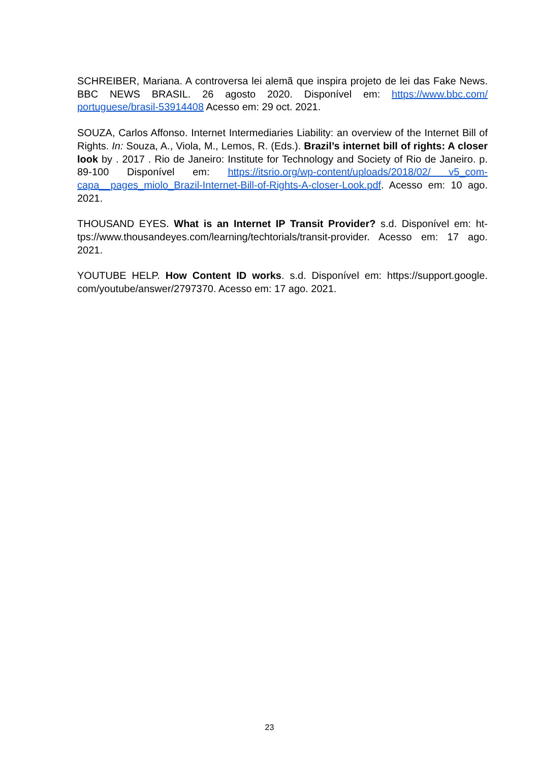SCHREIBER, Mariana. A controversa lei alemã que inspira projeto de lei das Fake News. BBC NEWS BRASIL. 26 agosto 2020. Disponível em: https://www.bbc.com/ portuguese/brasil-53914408 Acesso em: 29 oct. 2021.
SOUZA, Carlos Affonso. Internet Intermediaries Liability: an overview of the Internet Bill of Rights. In: Souza, A., Viola, M., Lemos, R. (Eds.). Brazil’s internet bill of rights: A closer look by . 2017 . Rio de Janeiro: Institute for Technology and Society of Rio de Janeiro. p. 89-100 Disponível em: https://itsrio.org/wp-content/uploads/2018/02/ v5_com-capa__pages_miolo_Brazil-Internet-Bill-of-Rights-A-closer-Look.pdf. Acesso em: 10 ago. 2021.
THOUSAND EYES. What is an Internet IP Transit Provider? s.d. Disponível em: ht­tps://www.thousandeyes.com/learning/techtorials/transit-provider. Acesso em: 17 ago. 2021.
YOUTUBE HELP. How Content ID works. s.d. Disponível em: https://support.google. com/youtube/answer/2797370. Acesso em: 17 ago. 2021.
23